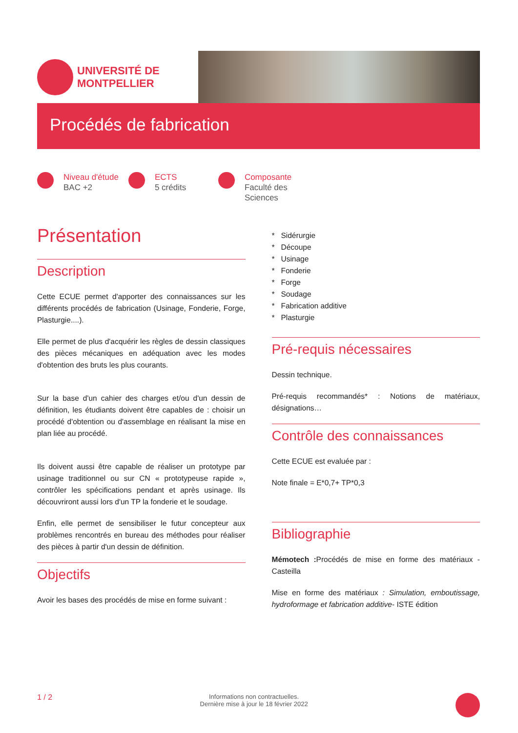UNIVERSITÉ DE
MONTPELLIER
Procédés de fabrication
Niveau d'étude
BAC +2
ECTS
5 crédits
Composante
Faculté des
Sciences
Présentation
Description
Cette ECUE permet d'apporter des connaissances sur les différents procédés de fabrication (Usinage, Fonderie, Forge, Plasturgie....).
Elle permet de plus d'acquérir les règles de dessin classiques des pièces mécaniques en adéquation avec les modes d'obtention des bruts les plus courants.
Sur la base d'un cahier des charges et/ou d'un dessin de définition, les étudiants doivent être capables de : choisir un procédé d'obtention ou d'assemblage en réalisant la mise en plan liée au procédé.
Ils doivent aussi être capable de réaliser un prototype par usinage traditionnel ou sur CN « prototypeuse rapide », contrôler les spécifications pendant et après usinage. Ils découvriront aussi lors d'un TP la fonderie et le soudage.
Enfin, elle permet de sensibiliser le futur concepteur aux problèmes rencontrés en bureau des méthodes pour réaliser des pièces à partir d'un dessin de définition.
Objectifs
Avoir les bases des procédés de mise en forme suivant :
* Sidérurgie
* Découpe
* Usinage
* Fonderie
* Forge
* Soudage
* Fabrication additive
* Plasturgie
Pré-requis nécessaires
Dessin technique.
Pré-requis recommandés* : Notions de matériaux, désignations…
Contrôle des connaissances
Cette ECUE est evaluée par :
Note finale = E*0,7+ TP*0,3
Bibliographie
Mémotech : Procédés de mise en forme des matériaux - Casteilla
Mise en forme des matériaux : Simulation, emboutissage, hydroformage et fabrication additive- ISTE édition
1 / 2 Informations non contractuelles.
Dernière mise à jour le 18 février 2022